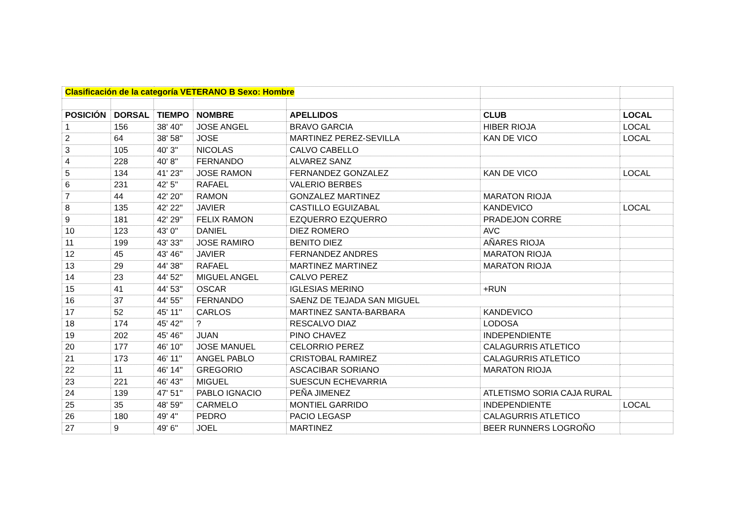| Clasificación de la categoría VETERANO B Sexo: Hombre | | | | | | |
| POSICIÓN | DORSAL | TIEMPO | NOMBRE | APELLIDOS | CLUB | LOCAL |
| 1 | 156 | 38' 40'' | JOSE ANGEL | BRAVO GARCIA | HIBER RIOJA | LOCAL |
| 2 | 64 | 38' 58'' | JOSE | MARTINEZ PEREZ-SEVILLA | KAN DE VICO | LOCAL |
| 3 | 105 | 40' 3'' | NICOLAS | CALVO CABELLO | | |
| 4 | 228 | 40' 8'' | FERNANDO | ALVAREZ SANZ | | |
| 5 | 134 | 41' 23'' | JOSE RAMON | FERNANDEZ GONZALEZ | KAN DE VICO | LOCAL |
| 6 | 231 | 42' 5'' | RAFAEL | VALERIO BERBES | | |
| 7 | 44 | 42' 20'' | RAMON | GONZALEZ MARTINEZ | MARATON RIOJA | |
| 8 | 135 | 42' 22'' | JAVIER | CASTILLO EGUIZABAL | KANDEVICO | LOCAL |
| 9 | 181 | 42' 29'' | FELIX RAMON | EZQUERRO EZQUERRO | PRADEJON CORRE | |
| 10 | 123 | 43' 0'' | DANIEL | DIEZ ROMERO | AVC | |
| 11 | 199 | 43' 33'' | JOSE RAMIRO | BENITO DIEZ | AÑARES RIOJA | |
| 12 | 45 | 43' 46'' | JAVIER | FERNANDEZ ANDRES | MARATON RIOJA | |
| 13 | 29 | 44' 38'' | RAFAEL | MARTINEZ MARTINEZ | MARATON RIOJA | |
| 14 | 23 | 44' 52'' | MIGUEL ANGEL | CALVO PEREZ | | |
| 15 | 41 | 44' 53'' | OSCAR | IGLESIAS MERINO | +RUN | |
| 16 | 37 | 44' 55'' | FERNANDO | SAENZ DE TEJADA SAN MIGUEL | | |
| 17 | 52 | 45' 11'' | CARLOS | MARTINEZ SANTA-BARBARA | KANDEVICO | |
| 18 | 174 | 45' 42'' | ? | RESCALVO DIAZ | LODOSA | |
| 19 | 202 | 45' 46'' | JUAN | PINO CHAVEZ | INDEPENDIENTE | |
| 20 | 177 | 46' 10'' | JOSE MANUEL | CELORRIO PEREZ | CALAGURRIS ATLETICO | |
| 21 | 173 | 46' 11'' | ANGEL PABLO | CRISTOBAL RAMIREZ | CALAGURRIS ATLETICO | |
| 22 | 11 | 46' 14'' | GREGORIO | ASCACIBAR SORIANO | MARATON RIOJA | |
| 23 | 221 | 46' 43'' | MIGUEL | SUESCUN ECHEVARRIA | | |
| 24 | 139 | 47' 51'' | PABLO IGNACIO | PEÑA JIMENEZ | ATLETISMO SORIA CAJA RURAL | |
| 25 | 35 | 48' 59'' | CARMELO | MONTIEL GARRIDO | INDEPENDIENTE | LOCAL |
| 26 | 180 | 49' 4'' | PEDRO | PACIO LEGASP | CALAGURRIS ATLETICO | |
| 27 | 9 | 49' 6'' | JOEL | MARTINEZ | BEER RUNNERS LOGROÑO | |